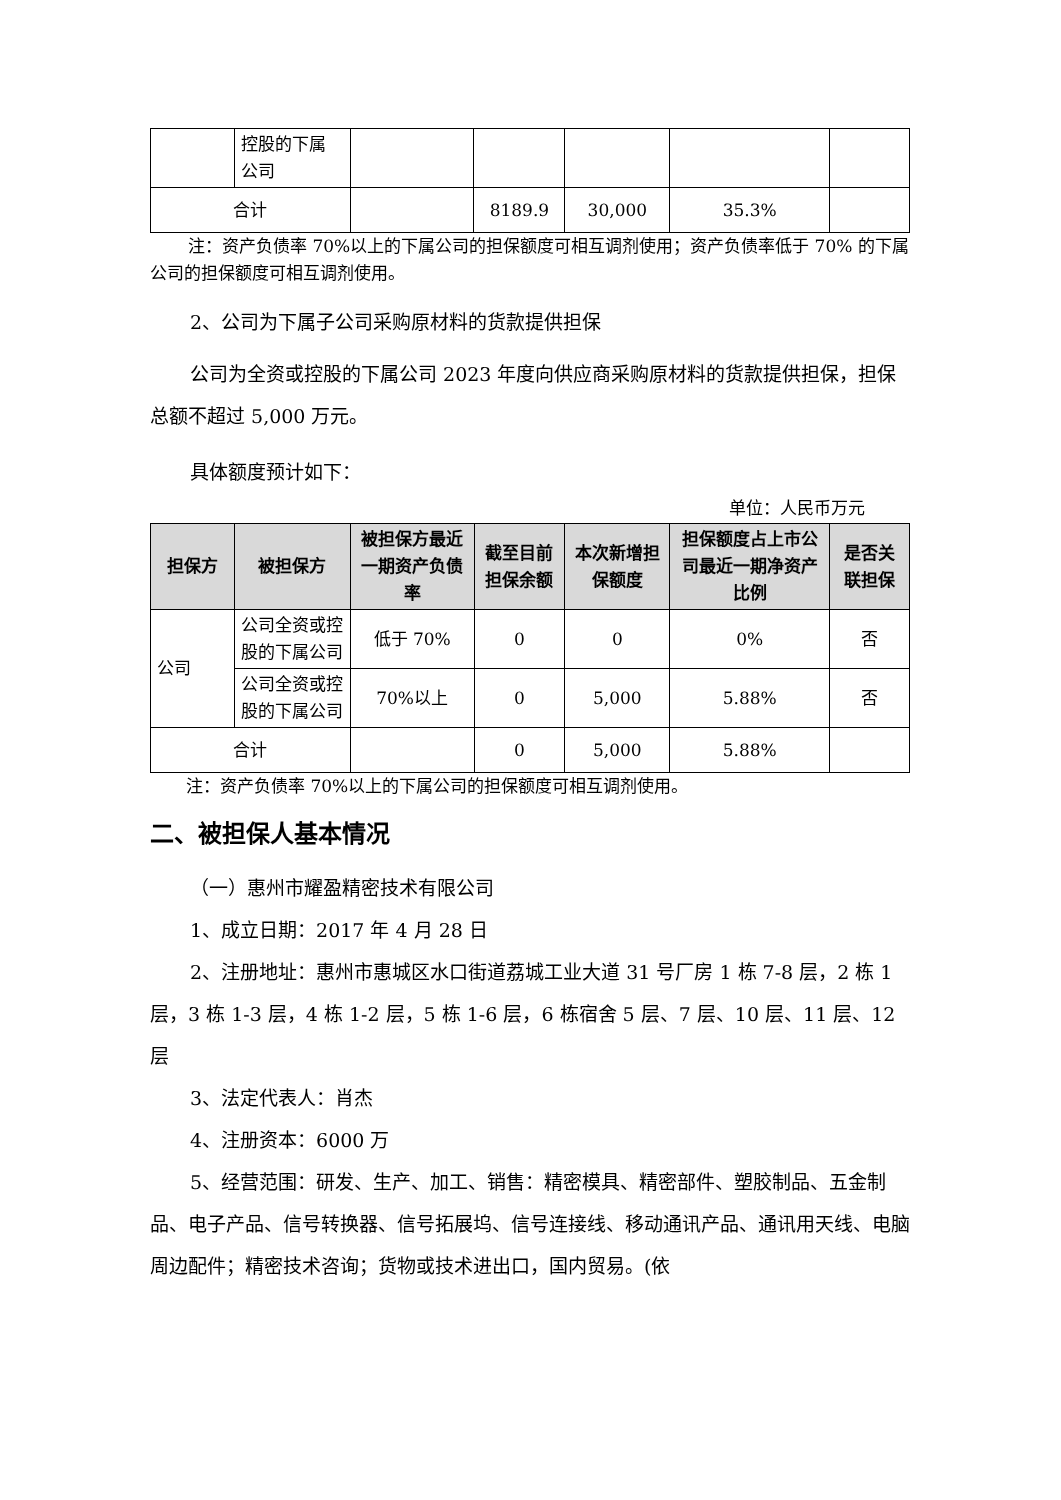| | 控股的下属 公司 | | | | | |
| 合计 | | | 8189.9 | 30,000 | 35.3% | |
注：资产负债率 70%以上的下属公司的担保额度可相互调剂使用；资产负债率低于 70% 的下属公司的担保额度可相互调剂使用。
2、公司为下属子公司采购原材料的货款提供担保
公司为全资或控股的下属公司 2023 年度向供应商采购原材料的货款提供担保，担保总额不超过 5,000 万元。
具体额度预计如下：
单位：人民币万元
| 担保方 | 被担保方 | 被担保方最近一期资产负债率 | 截至目前担保余额 | 本次新增担保额度 | 担保额度占上市公司最近一期净资产比例 | 是否关联担保 |
| --- | --- | --- | --- | --- | --- | --- |
| 公司 | 公司全资或控股的下属公司 | 低于 70% | 0 | 0 | 0% | 否 |
| | 公司全资或控股的下属公司 | 70%以上 | 0 | 5,000 | 5.88% | 否 |
| 合计 | | | 0 | 5,000 | 5.88% | |
注：资产负债率 70%以上的下属公司的担保额度可相互调剂使用。
二、被担保人基本情况
（一）惠州市耀盈精密技术有限公司
1、成立日期：2017 年 4 月 28 日
2、注册地址：惠州市惠城区水口街道荔城工业大道 31 号厂房 1 栋 7-8 层，2 栋 1 层，3 栋 1-3 层，4 栋 1-2 层，5 栋 1-6 层，6 栋宿舍 5 层、7 层、10 层、11 层、12 层
3、法定代表人：肖杰
4、注册资本：6000 万
5、经营范围：研发、生产、加工、销售：精密模具、精密部件、塑胶制品、五金制品、电子产品、信号转换器、信号拓展坞、信号连接线、移动通讯产品、通讯用天线、电脑周边配件；精密技术咨询；货物或技术进出口，国内贸易。(依